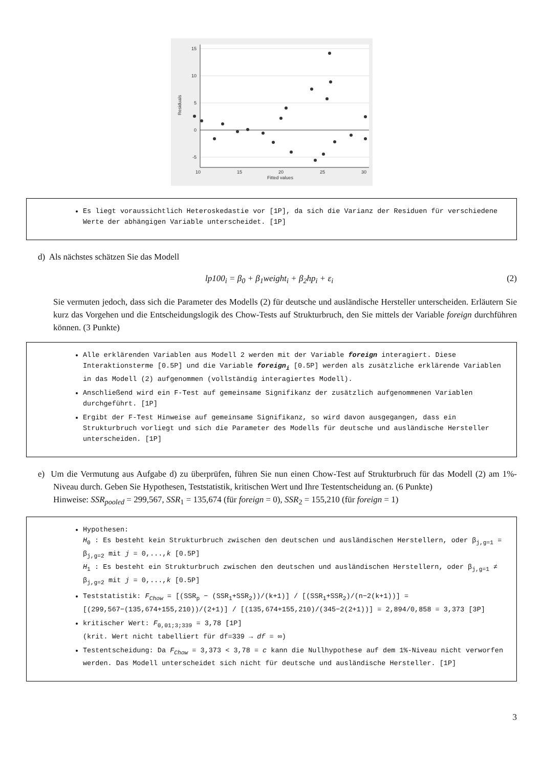15
10
5
0
-5
10
15
20
25
30
Fitted values
Residuals
Es liegt voraussichtlich Heteroskedastie vor [1P], da sich die Varianz der Residuen für verschiedene Werte der abhängigen Variable unterscheidet. [1P]
d) Als nächstes schätzen Sie das Modell
lp100<sub>i</sub> = β<sub>0</sub> + β<sub>1</sub>weight<sub>i</sub> + β<sub>2</sub>hp<sub>i</sub> + ε<sub>i</sub> (2)
Sie vermuten jedoch, dass sich die Parameter des Modells (2) für deutsche und ausländische Hersteller unterscheiden. Erläutern Sie kurz das Vorgehen und die Entscheidungslogik des Chow-Tests auf Strukturbruch, den Sie mittels der Variable foreign durchführen können. (3 Punkte)
Alle erklärenden Variablen aus Modell 2 werden mit der Variable foreign interagiert. Diese Interaktionsterme [0.5P] und die Variable foreign<sub>i</sub> [0.5P] werden als zusätzliche erklärende Variablen in das Modell (2) aufgenommen (vollständig interagiertes Modell).
Anschließend wird ein F-Test auf gemeinsame Signifikanz der zusätzlich aufgenommenen Variablen durchgeführt. [1P]
Ergibt der F-Test Hinweise auf gemeinsame Signifikanz, so wird davon ausgegangen, dass ein Strukturbruch vorliegt und sich die Parameter des Modells für deutsche und ausländische Hersteller unterscheiden. [1P]
e) Um die Vermutung aus Aufgabe d) zu überprüfen, führen Sie nun einen Chow-Test auf Strukturbruch für das Modell (2) am 1%-Niveau durch. Geben Sie Hypothesen, Teststatistik, kritischen Wert und Ihre Testentscheidung an. (6 Punkte)
Hinweise: SSR<sub>pooled</sub> = 299,567, SSR<sub>1</sub> = 135,674 (für foreign = 0), SSR<sub>2</sub> = 155,210 (für foreign = 1)
Hypothesen:
H<sub>0</sub> : Es besteht kein Strukturbruch zwischen den deutschen und ausländischen Herstellern, oder β<sub>j,g=1</sub> = β<sub>j,g=2</sub> mit j = 0,...,k [0.5P]
H<sub>1</sub> : Es besteht ein Strukturbruch zwischen den deutschen und ausländischen Herstellern, oder β<sub>j,g=1</sub> ≠ β<sub>j,g=2</sub> mit j = 0,...,k [0.5P]
Teststatistik: F<sub>Chow</sub> = [(SSR<sub>p</sub> − (SSR<sub>1</sub>+SSR<sub>2</sub>))/(k+1)] / [(SSR<sub>1</sub>+SSR<sub>2</sub>)/(n−2(k+1))] = [(299,567−(135,674+155,210))/(2+1)] / [(135,674+155,210)/(345−2(2+1))] = 2,894/0,858 = 3,373 [3P]
kritischer Wert: F<sub>0,01;3;339</sub> = 3,78 [1P]
(krit. Wert nicht tabelliert für df=339 → df = ∞)
Testentscheidung: Da F<sub>Chow</sub> = 3,373 < 3,78 = c kann die Nullhypothese auf dem 1%-Niveau nicht verworfen werden. Das Modell unterscheidet sich nicht für deutsche und ausländische Hersteller. [1P]
3